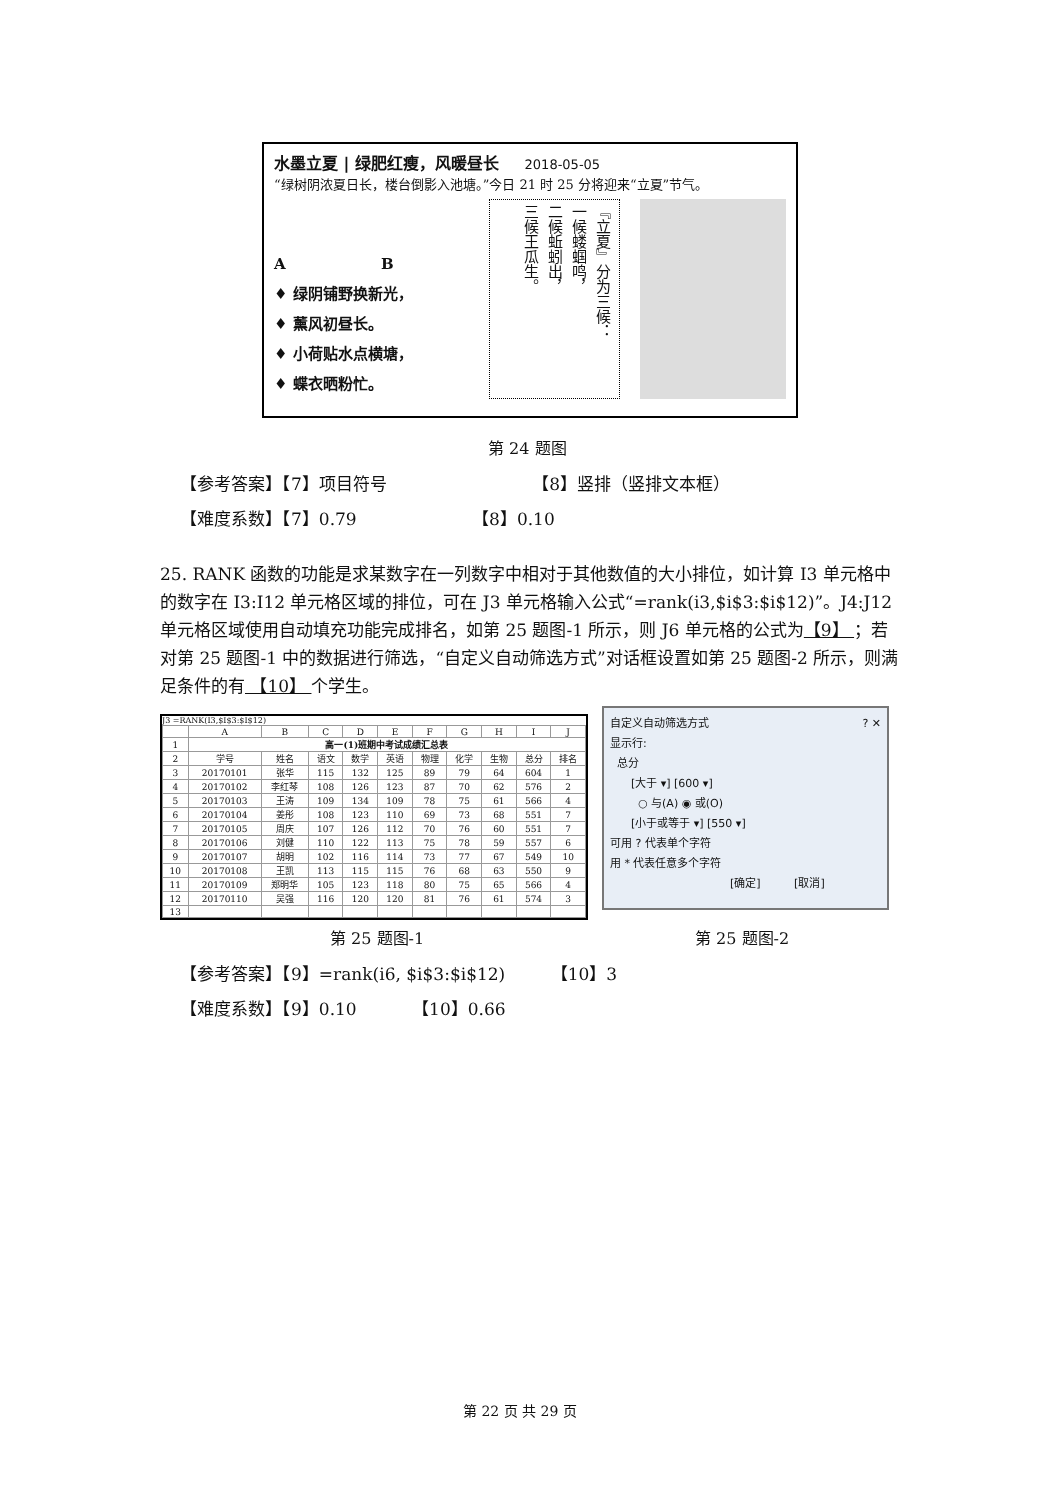水墨立夏 | 绿肥红瘦，风暖昼长 2018-05-05
“绿树阴浓夏日长，楼台倒影入池塘。”今日 21 时 25 分将迎来“立夏”节气。
A B
♦ 绿阴铺野换新光，
♦ 薰风初昼长。
♦ 小荷贴水点横塘，
♦ 蝶衣晒粉忙。
『立夏』分为三候：
一候蝼蝈鸣，
二候蚯蚓出，
三候王瓜生。
第 24 题图
【参考答案】【7】项目符号 【8】竖排（竖排文本框）
【难度系数】【7】0.79 【8】0.10
25. RANK 函数的功能是求某数字在一列数字中相对于其他数值的大小排位，如计算 I3 单元格中的数字在 I3:I12 单元格区域的排位，可在 J3 单元格输入公式“=rank(i3,$i$3:$i$12)”。J4:J12 单元格区域使用自动填充功能完成排名，如第 25 题图-1 所示，则 J6 单元格的公式为【9】 ；若对第 25 题图-1 中的数据进行筛选，“自定义自动筛选方式”对话框设置如第 25 题图-2 所示，则满足条件的有 【10】 个学生。
J3 =RANK(I3,$I$3:$I$12)
| | A | B | C | D | E | F | G | H | I | J |
| --- | --- | --- | --- | --- | --- | --- | --- | --- | --- | --- |
| 1 | 高一(1)班期中考试成绩汇总表 | | | | | | | | | |
| 2 | 学号 | 姓名 | 语文 | 数学 | 英语 | 物理 | 化学 | 生物 | 总分 | 排名 |
| 3 | 20170101 | 张华 | 115 | 132 | 125 | 89 | 79 | 64 | 604 | 1 |
| 4 | 20170102 | 李红琴 | 108 | 126 | 123 | 87 | 70 | 62 | 576 | 2 |
| 5 | 20170103 | 王涛 | 109 | 134 | 109 | 78 | 75 | 61 | 566 | 4 |
| 6 | 20170104 | 姜彤 | 108 | 123 | 110 | 69 | 73 | 68 | 551 | 7 |
| 7 | 20170105 | 周庆 | 107 | 126 | 112 | 70 | 76 | 60 | 551 | 7 |
| 8 | 20170106 | 刘健 | 110 | 122 | 113 | 75 | 78 | 59 | 557 | 6 |
| 9 | 20170107 | 胡明 | 102 | 116 | 114 | 73 | 77 | 67 | 549 | 10 |
| 10 | 20170108 | 王凯 | 113 | 115 | 115 | 76 | 68 | 63 | 550 | 9 |
| 11 | 20170109 | 郑明华 | 105 | 123 | 118 | 80 | 75 | 65 | 566 | 4 |
| 12 | 20170110 | 吴强 | 116 | 120 | 120 | 81 | 76 | 61 | 574 | 3 |
| 13 | | | | | | | | | | |
自定义自动筛选方式 ? ✕
显示行:
总分
[大于 ▾] [600 ▾]
○ 与(A) ◉ 或(O)
[小于或等于 ▾] [550 ▾]
可用 ? 代表单个字符
用 * 代表任意多个字符
[确定] [取消]
第 25 题图-1 第 25 题图-2
【参考答案】【9】=rank(i6, $i$3:$i$12) 【10】3
【难度系数】【9】0.10 【10】0.66
第 22 页 共 29 页